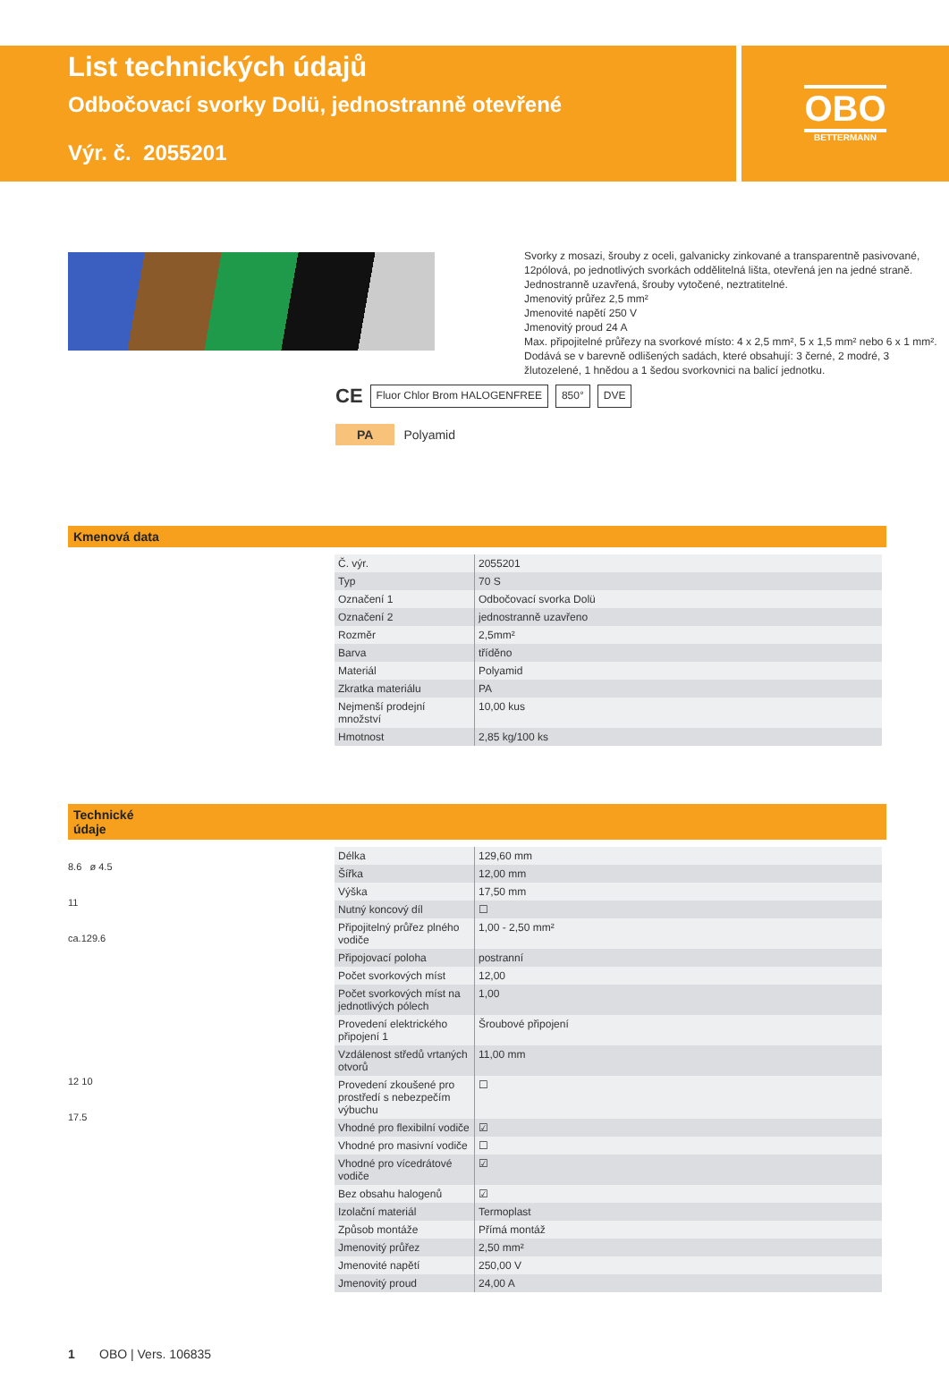List technických údajů
Odbočovací svorky Dolü, jednostranně otevřené
Výr. č. 2055201
OBO
BETTERMANN
Svorky z mosazi, šrouby z oceli, galvanicky zinkované a transparentně pasivované, 12pólová, po jednotlivých svorkách oddělitelná lišta, otevřená jen na jedné straně.
Jednostranně uzavřená, šrouby vytočené, neztratitelné.
Jmenovitý průřez 2,5 mm²
Jmenovité napětí 250 V
Jmenovitý proud 24 A
Max. připojitelné průřezy na svorkové místo: 4 x 2,5 mm², 5 x 1,5 mm² nebo 6 x 1 mm².
Dodává se v barevně odlišených sadách, které obsahují: 3 černé, 2 modré, 3 žlutozelené, 1 hnědou a 1 šedou svorkovnici na balicí jednotku.
CE Fluor Chlor Brom HALOGENFREE 850° DVE
PA Polyamid
Kmenová data
| Č. výr. | 2055201 |
| Typ | 70 S |
| Označení 1 | Odbočovací svorka Dolü |
| Označení 2 | jednostranně uzavřeno |
| Rozměr | 2,5mm² |
| Barva | tříděno |
| Materiál | Polyamid |
| Zkratka materiálu | PA |
| Nejmenší prodejní množství | 10,00 kus |
| Hmotnost | 2,85 kg/100 ks |
Technické
údaje
8.6 ø 4.5
11
ca.129.6
12 10
17.5
| Délka | 129,60 mm |
| Šířka | 12,00 mm |
| Výška | 17,50 mm |
| Nutný koncový díl | ☐ |
| Připojitelný průřez plného vodiče | 1,00 - 2,50 mm² |
| Připojovací poloha | postranní |
| Počet svorkových míst | 12,00 |
| Počet svorkových míst na jednotlivých pólech | 1,00 |
| Provedení elektrického připojení 1 | Šroubové připojení |
| Vzdálenost středů vrtaných otvorů | 11,00 mm |
| Provedení zkoušené pro prostředí s nebezpečím výbuchu | ☐ |
| Vhodné pro flexibilní vodiče | ☑ |
| Vhodné pro masivní vodiče | ☐ |
| Vhodné pro vícedrátové vodiče | ☑ |
| Bez obsahu halogenů | ☑ |
| Izolační materiál | Termoplast |
| Způsob montáže | Přímá montáž |
| Jmenovitý průřez | 2,50 mm² |
| Jmenovité napětí | 250,00 V |
| Jmenovitý proud | 24,00 A |
1 OBO | Vers. 106835